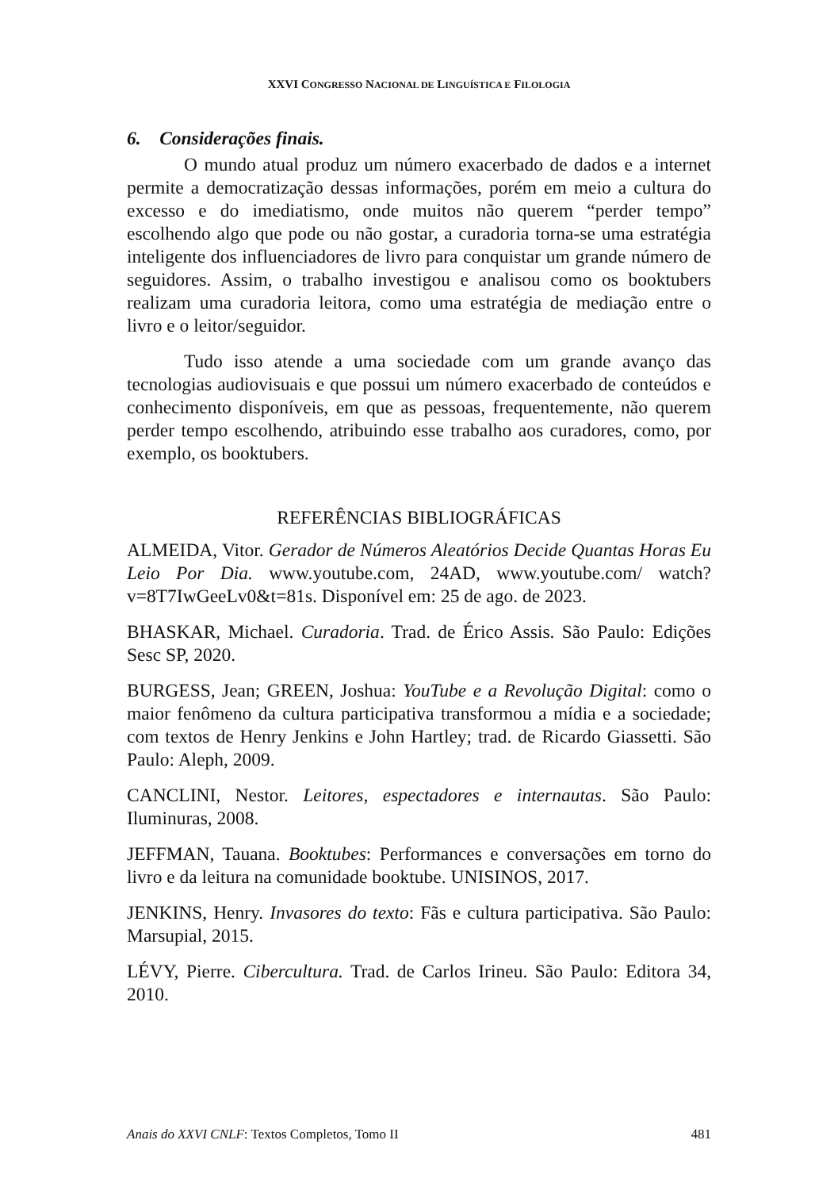XXVI CONGRESSO NACIONAL DE LINGUÍSTICA E FILOLOGIA
6. Considerações finais.
O mundo atual produz um número exacerbado de dados e a internet permite a democratização dessas informações, porém em meio a cultura do excesso e do imediatismo, onde muitos não querem “perder tempo” escolhendo algo que pode ou não gostar, a curadoria torna-se uma estratégia inteligente dos influenciadores de livro para conquistar um grande número de seguidores. Assim, o trabalho investigou e analisou como os booktubers realizam uma curadoria leitora, como uma estratégia de mediação entre o livro e o leitor/seguidor.
Tudo isso atende a uma sociedade com um grande avanço das tecnologias audiovisuais e que possui um número exacerbado de conteúdos e conhecimento disponíveis, em que as pessoas, frequentemente, não querem perder tempo escolhendo, atribuindo esse trabalho aos curadores, como, por exemplo, os booktubers.
REFERÊNCIAS BIBLIOGRÁFICAS
ALMEIDA, Vitor. Gerador de Números Aleatórios Decide Quantas Horas Eu Leio Por Dia. www.youtube.com, 24AD, www.youtube.com/ watch?v=8T7IwGeeLv0&t=81s. Disponível em: 25 de ago. de 2023.
BHASKAR, Michael. Curadoria. Trad. de Érico Assis. São Paulo: Edições Sesc SP, 2020.
BURGESS, Jean; GREEN, Joshua: YouTube e a Revolução Digital: como o maior fenômeno da cultura participativa transformou a mídia e a sociedade; com textos de Henry Jenkins e John Hartley; trad. de Ricardo Giassetti. São Paulo: Aleph, 2009.
CANCLINI, Nestor. Leitores, espectadores e internautas. São Paulo: Iluminuras, 2008.
JEFFMAN, Tauana. Booktubes: Performances e conversações em torno do livro e da leitura na comunidade booktube. UNISINOS, 2017.
JENKINS, Henry. Invasores do texto: Fãs e cultura participativa. São Paulo: Marsupial, 2015.
LÉVY, Pierre. Cibercultura. Trad. de Carlos Irineu. São Paulo: Editora 34, 2010.
Anais do XXVI CNLF: Textos Completos, Tomo II 481